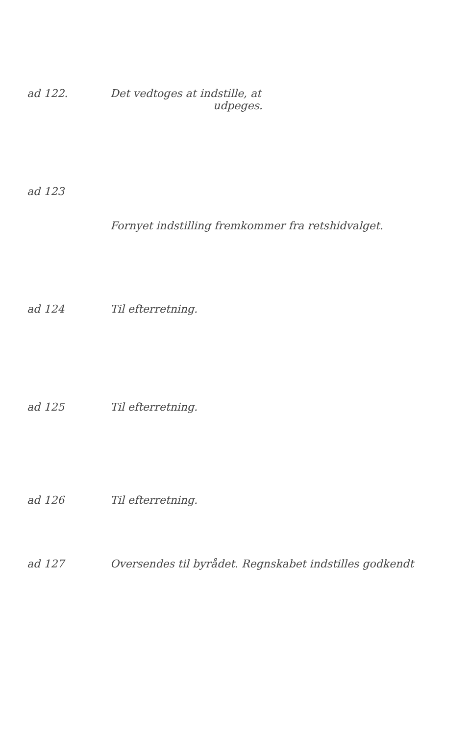ad 122. Det vedtoges at indstille, at
udpeges.
ad 123
Fornyet indstilling fremkommer fra retshidvalget.
ad 124 Til efterretning.
ad 125 Til efterretning.
ad 126 Til efterretning.
ad 127 Oversendes til byrådet. Regnskabet indstilles godkendt